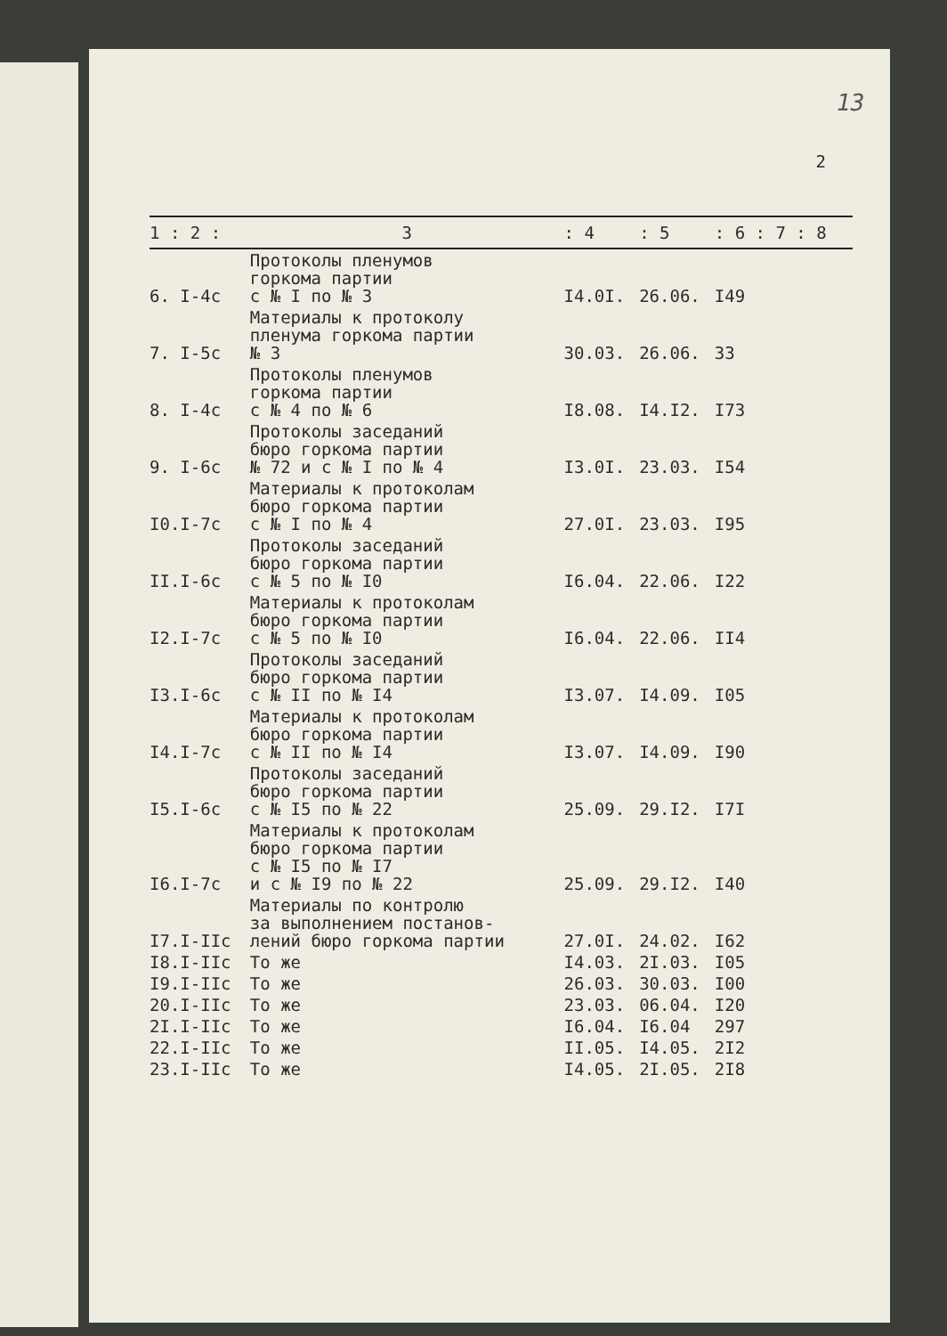13
2
| 1 : 2 : | 3 | : 4 | : 5 | : 6 : 7 : 8 |
| --- | --- | --- | --- | --- |
| 6. I-4с | Протоколы пленумов горкома партии с № I по № 3 | I4.0I. | 26.06. | I49 |
| 7. I-5с | Материалы к протоколу пленума горкома партии № 3 | 30.03. | 26.06. | 33 |
| 8. I-4с | Протоколы пленумов горкома партии с № 4 по № 6 | I8.08. | I4.I2. | I73 |
| 9. I-6с | Протоколы заседаний бюро горкома партии № 72 и с № I по № 4 | I3.0I. | 23.03. | I54 |
| I0.I-7с | Материалы к протоколам бюро горкома партии с № I по № 4 | 27.0I. | 23.03. | I95 |
| II.I-6с | Протоколы заседаний бюро горкома партии с № 5 по № I0 | I6.04. | 22.06. | I22 |
| I2.I-7с | Материалы к протоколам бюро горкома партии с № 5 по № I0 | I6.04. | 22.06. | II4 |
| I3.I-6с | Протоколы заседаний бюро горкома партии с № II по № I4 | I3.07. | I4.09. | I05 |
| I4.I-7с | Материалы к протоколам бюро горкома партии с № II по № I4 | I3.07. | I4.09. | I90 |
| I5.I-6с | Протоколы заседаний бюро горкома партии с № I5 по № 22 | 25.09. | 29.I2. | I7I |
| I6.I-7с | Материалы к протоколам бюро горкома партии с № I5 по № I7 и с № I9 по № 22 | 25.09. | 29.I2. | I40 |
| I7.I-IIс | Материалы по контролю за выполнением постанов- лений бюро горкома партии | 27.0I. | 24.02. | I62 |
| I8.I-IIс | То же | I4.03. | 2I.03. | I05 |
| I9.I-IIс | То же | 26.03. | 30.03. | I00 |
| 20.I-IIс | То же | 23.03. | 06.04. | I20 |
| 2I.I-IIс | То же | I6.04. | I6.04 | 297 |
| 22.I-IIс | То же | II.05. | I4.05. | 2I2 |
| 23.I-IIс | То же | I4.05. | 2I.05. | 2I8 |